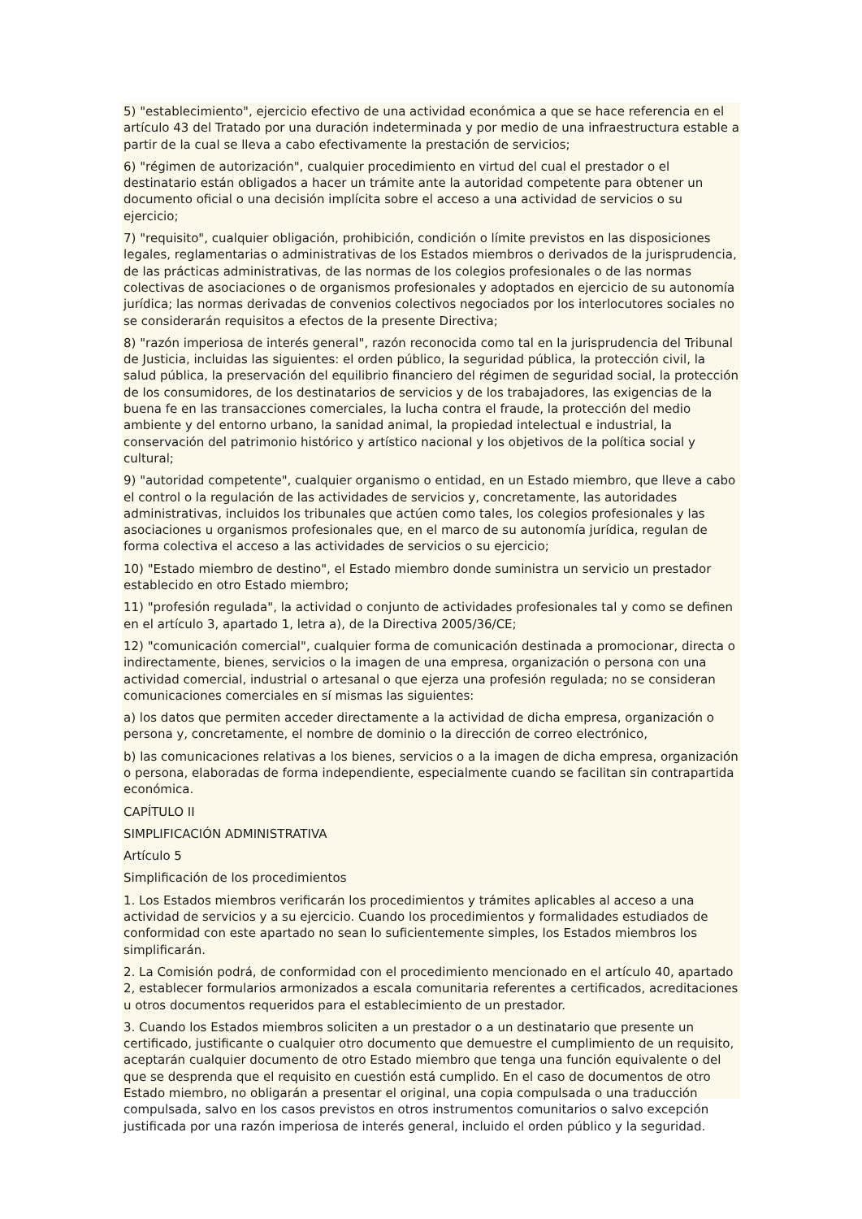5) "establecimiento", ejercicio efectivo de una actividad económica a que se hace referencia en el artículo 43 del Tratado por una duración indeterminada y por medio de una infraestructura estable a partir de la cual se lleva a cabo efectivamente la prestación de servicios;
6) "régimen de autorización", cualquier procedimiento en virtud del cual el prestador o el destinatario están obligados a hacer un trámite ante la autoridad competente para obtener un documento oficial o una decisión implícita sobre el acceso a una actividad de servicios o su ejercicio;
7) "requisito", cualquier obligación, prohibición, condición o límite previstos en las disposiciones legales, reglamentarias o administrativas de los Estados miembros o derivados de la jurisprudencia, de las prácticas administrativas, de las normas de los colegios profesionales o de las normas colectivas de asociaciones o de organismos profesionales y adoptados en ejercicio de su autonomía jurídica; las normas derivadas de convenios colectivos negociados por los interlocutores sociales no se considerarán requisitos a efectos de la presente Directiva;
8) "razón imperiosa de interés general", razón reconocida como tal en la jurisprudencia del Tribunal de Justicia, incluidas las siguientes: el orden público, la seguridad pública, la protección civil, la salud pública, la preservación del equilibrio financiero del régimen de seguridad social, la protección de los consumidores, de los destinatarios de servicios y de los trabajadores, las exigencias de la buena fe en las transacciones comerciales, la lucha contra el fraude, la protección del medio ambiente y del entorno urbano, la sanidad animal, la propiedad intelectual e industrial, la conservación del patrimonio histórico y artístico nacional y los objetivos de la política social y cultural;
9) "autoridad competente", cualquier organismo o entidad, en un Estado miembro, que lleve a cabo el control o la regulación de las actividades de servicios y, concretamente, las autoridades administrativas, incluidos los tribunales que actúen como tales, los colegios profesionales y las asociaciones u organismos profesionales que, en el marco de su autonomía jurídica, regulan de forma colectiva el acceso a las actividades de servicios o su ejercicio;
10) "Estado miembro de destino", el Estado miembro donde suministra un servicio un prestador establecido en otro Estado miembro;
11) "profesión regulada", la actividad o conjunto de actividades profesionales tal y como se definen en el artículo 3, apartado 1, letra a), de la Directiva 2005/36/CE;
12) "comunicación comercial", cualquier forma de comunicación destinada a promocionar, directa o indirectamente, bienes, servicios o la imagen de una empresa, organización o persona con una actividad comercial, industrial o artesanal o que ejerza una profesión regulada; no se consideran comunicaciones comerciales en sí mismas las siguientes:
a) los datos que permiten acceder directamente a la actividad de dicha empresa, organización o persona y, concretamente, el nombre de dominio o la dirección de correo electrónico,
b) las comunicaciones relativas a los bienes, servicios o a la imagen de dicha empresa, organización o persona, elaboradas de forma independiente, especialmente cuando se facilitan sin contrapartida económica.
CAPÍTULO II
SIMPLIFICACIÓN ADMINISTRATIVA
Artículo 5
Simplificación de los procedimientos
1. Los Estados miembros verificarán los procedimientos y trámites aplicables al acceso a una actividad de servicios y a su ejercicio. Cuando los procedimientos y formalidades estudiados de conformidad con este apartado no sean lo suficientemente simples, los Estados miembros los simplificarán.
2. La Comisión podrá, de conformidad con el procedimiento mencionado en el artículo 40, apartado 2, establecer formularios armonizados a escala comunitaria referentes a certificados, acreditaciones u otros documentos requeridos para el establecimiento de un prestador.
3. Cuando los Estados miembros soliciten a un prestador o a un destinatario que presente un certificado, justificante o cualquier otro documento que demuestre el cumplimiento de un requisito, aceptarán cualquier documento de otro Estado miembro que tenga una función equivalente o del que se desprenda que el requisito en cuestión está cumplido. En el caso de documentos de otro Estado miembro, no obligarán a presentar el original, una copia compulsada o una traducción compulsada, salvo en los casos previstos en otros instrumentos comunitarios o salvo excepción justificada por una razón imperiosa de interés general, incluido el orden público y la seguridad.